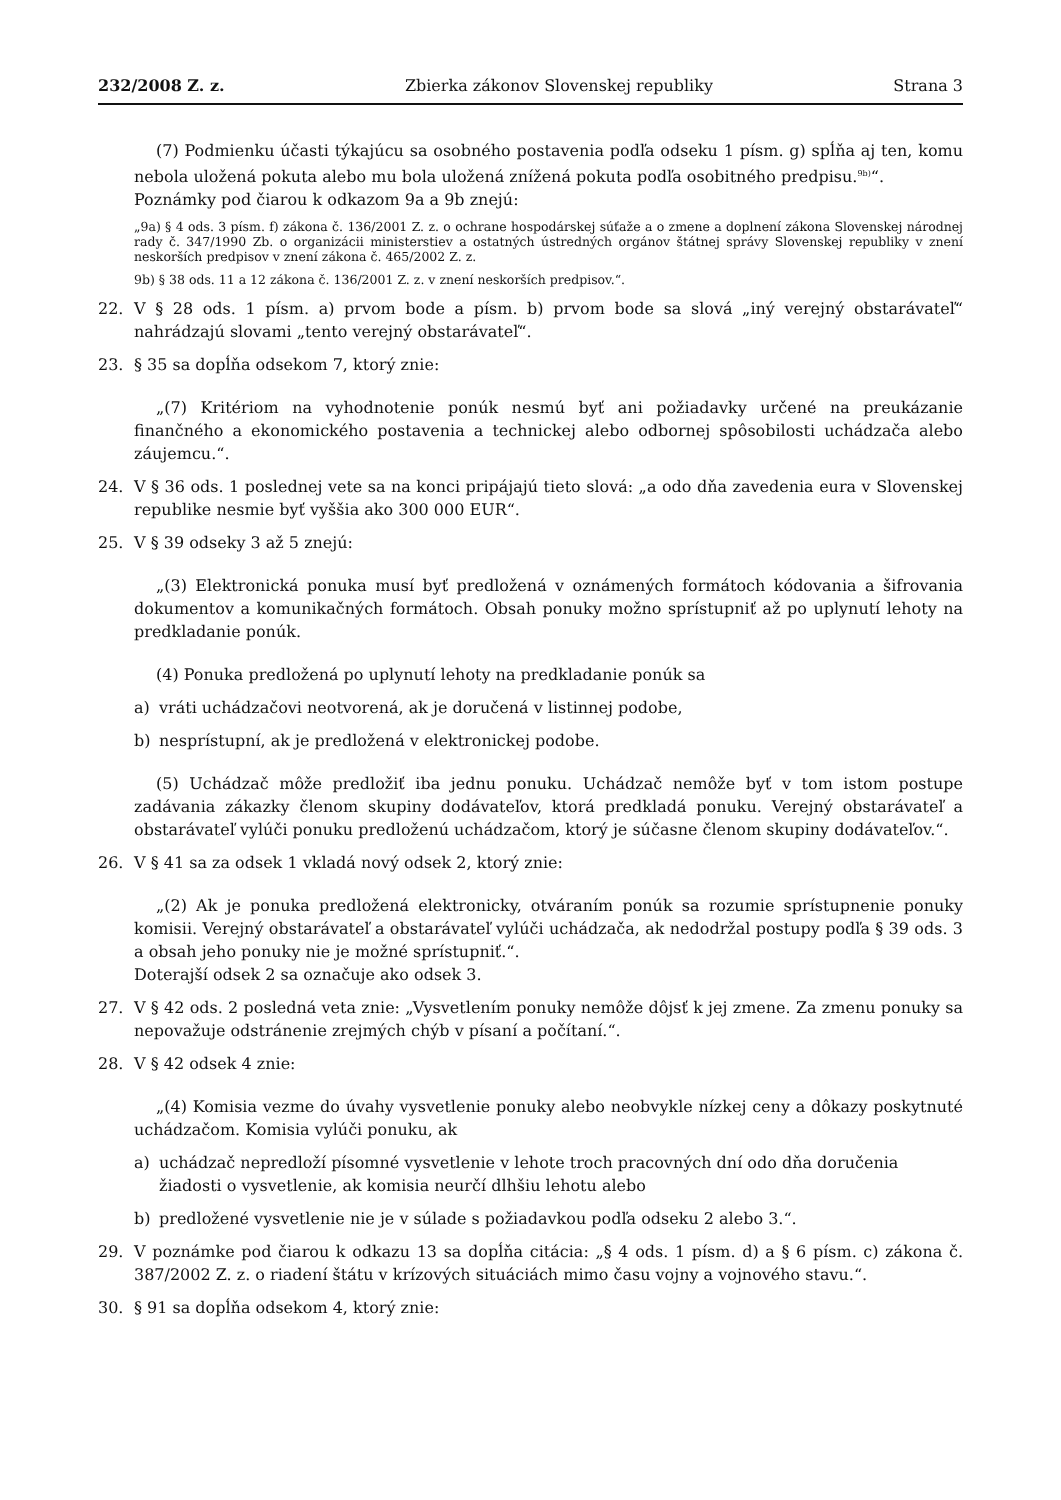232/2008 Z. z. Zbierka zákonov Slovenskej republiky Strana 3
(7) Podmienku účasti týkajúcu sa osobného postavenia podľa odseku 1 písm. g) spĺňa aj ten, komu nebola uložená pokuta alebo mu bola uložená znížená pokuta podľa osobitného predpisu.<sup>9b)</sup>“.
Poznámky pod čiarou k odkazom 9a a 9b znejú:
„9a) § 4 ods. 3 písm. f) zákona č. 136/2001 Z. z. o ochrane hospodárskej súťaže a o zmene a doplnení zákona Slovenskej národnej rady č. 347/1990 Zb. o organizácii ministerstiev a ostatných ústredných orgánov štátnej správy Slovenskej republiky v znení neskorších predpisov v znení zákona č. 465/2002 Z. z.
9b) § 38 ods. 11 a 12 zákona č. 136/2001 Z. z. v znení neskorších predpisov.“.
22. V § 28 ods. 1 písm. a) prvom bode a písm. b) prvom bode sa slová „iný verejný obstarávateľ“ nahrádzajú slovami „tento verejný obstarávateľ“.
23. § 35 sa dopĺňa odsekom 7, ktorý znie:
„(7) Kritériom na vyhodnotenie ponúk nesmú byť ani požiadavky určené na preukázanie finančného a ekonomického postavenia a technickej alebo odbornej spôsobilosti uchádzača alebo záujemcu.“.
24. V § 36 ods. 1 poslednej vete sa na konci pripájajú tieto slová: „a odo dňa zavedenia eura v Slovenskej republike nesmie byť vyššia ako 300 000 EUR“.
25. V § 39 odseky 3 až 5 znejú:
„(3) Elektronická ponuka musí byť predložená v oznámených formátoch kódovania a šifrovania dokumentov a komunikačných formátoch. Obsah ponuky možno sprístupniť až po uplynutí lehoty na predkladanie ponúk.
(4) Ponuka predložená po uplynutí lehoty na predkladanie ponúk sa
a) vráti uchádzačovi neotvorená, ak je doručená v listinnej podobe,
b) nesprístupní, ak je predložená v elektronickej podobe.
(5) Uchádzač môže predložiť iba jednu ponuku. Uchádzač nemôže byť v tom istom postupe zadávania zákazky členom skupiny dodávateľov, ktorá predkladá ponuku. Verejný obstarávateľ a obstarávateľ vylúči ponuku predloženú uchádzačom, ktorý je súčasne členom skupiny dodávateľov.“.
26. V § 41 sa za odsek 1 vkladá nový odsek 2, ktorý znie:
„(2) Ak je ponuka predložená elektronicky, otváraním ponúk sa rozumie sprístupnenie ponuky komisii. Verejný obstarávateľ a obstarávateľ vylúči uchádzača, ak nedodržal postupy podľa § 39 ods. 3 a obsah jeho ponuky nie je možné sprístupniť.“.
Doterajší odsek 2 sa označuje ako odsek 3.
27. V § 42 ods. 2 posledná veta znie: „Vysvetlením ponuky nemôže dôjsť k jej zmene. Za zmenu ponuky sa nepovažuje odstránenie zrejmých chýb v písaní a počítaní.“.
28. V § 42 odsek 4 znie:
„(4) Komisia vezme do úvahy vysvetlenie ponuky alebo neobvykle nízkej ceny a dôkazy poskytnuté uchádzačom. Komisia vylúči ponuku, ak
a) uchádzač nepredloží písomné vysvetlenie v lehote troch pracovných dní odo dňa doručenia žiadosti o vysvetlenie, ak komisia neurčí dlhšiu lehotu alebo
b) predložené vysvetlenie nie je v súlade s požiadavkou podľa odseku 2 alebo 3.“.
29. V poznámke pod čiarou k odkazu 13 sa dopĺňa citácia: „§ 4 ods. 1 písm. d) a § 6 písm. c) zákona č. 387/2002 Z. z. o riadení štátu v krízových situáciách mimo času vojny a vojnového stavu.“.
30. § 91 sa dopĺňa odsekom 4, ktorý znie: